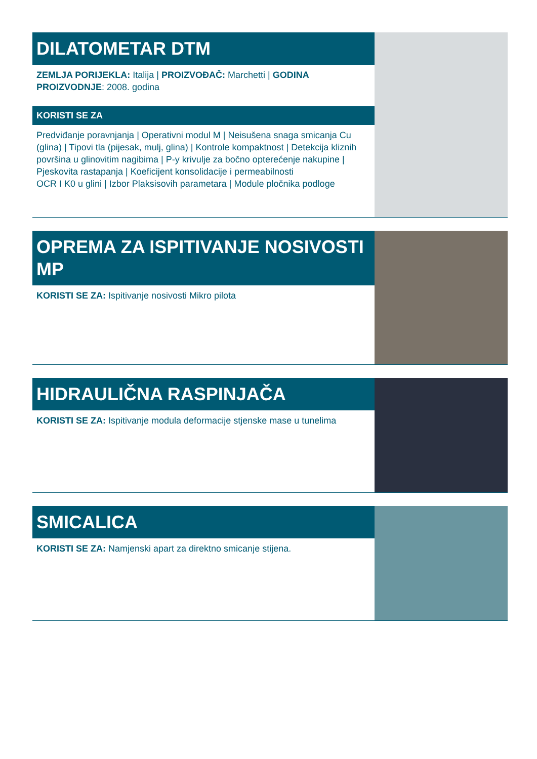DILATOMETAR DTM
ZEMLJA PORIJEKLA: Italija | PROIZVOĐAČ: Marchetti | GODINA PROIZVODNJE: 2008. godina
KORISTI SE ZA
Predviđanje poravnjanja | Operativni modul M | Neisušena snaga smicanja Cu (glina) | Tipovi tla (pijesak, mulj, glina) | Kontrole kompaktnost | Detekcija kliznih površina u glinovitim nagibima | P-y krivulje za bočno opterećenje nakupine | Pjeskovita rastapanja | Koeficijent konsolidacije i permeabilnosti
OCR I K0 u glini | Izbor Plaksisovih parametara | Module pločnika podloge
OPREMA ZA ISPITIVANJE NOSIVOSTI MP
KORISTI SE ZA: Ispitivanje nosivosti Mikro pilota
HIDRAULIČNA RASPINJAČA
KORISTI SE ZA: Ispitivanje modula deformacije stjenske mase u tunelima
SMICALICA
KORISTI SE ZA: Namjenski apart za direktno smicanje stijena.